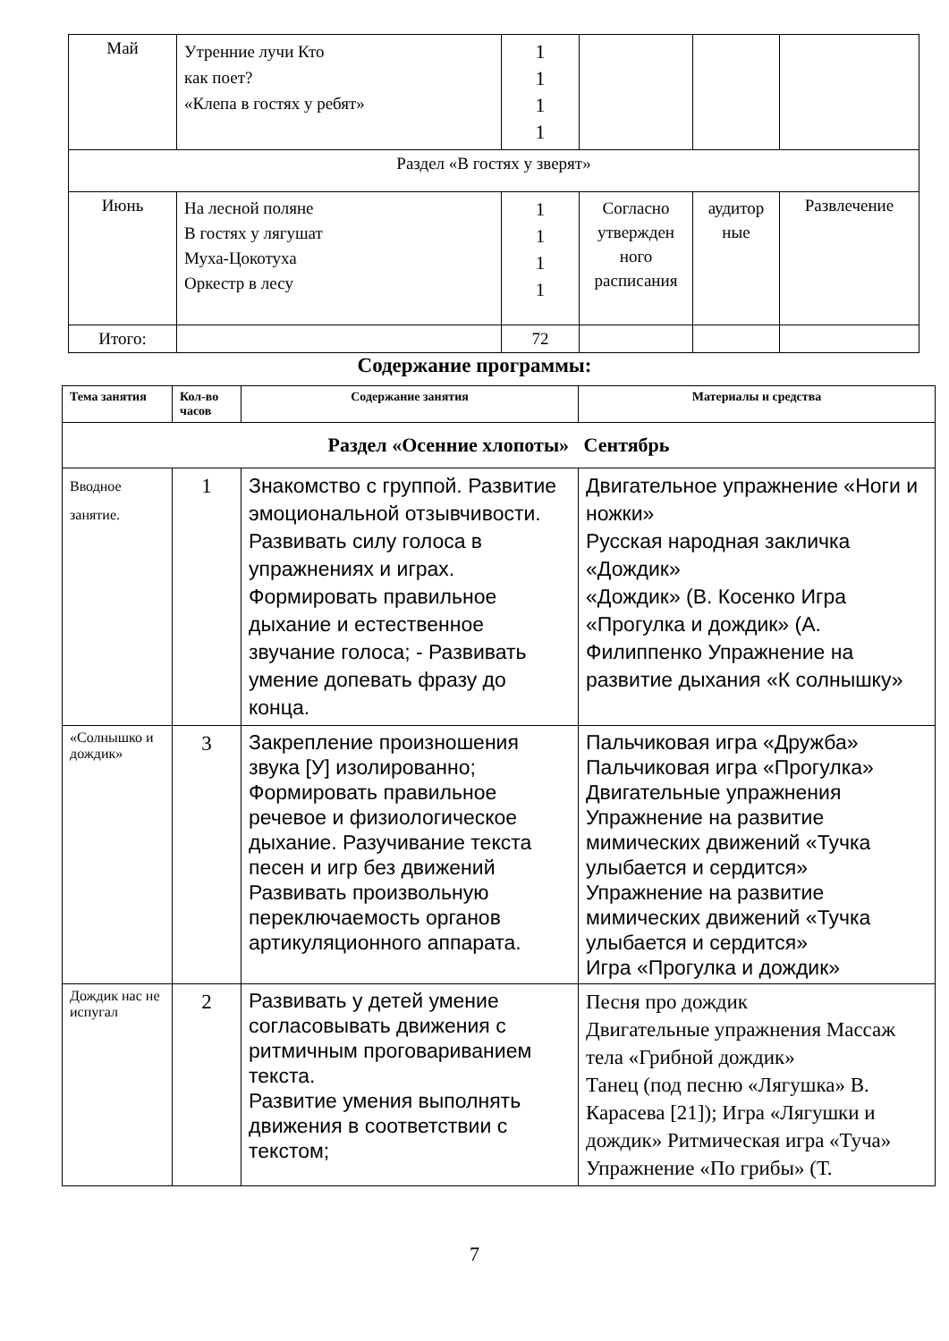| Май | Утренние лучи Кто как поет? «Клепа в гостях у ребят» | 1 1 1 1 | | | |
| Раздел «В гостях у зверят» | | | | | |
| Июнь | На лесной поляне В гостях у лягушат Муха-Цокотуха Оркестр в лесу | 1 1 1 1 | Согласно утвержден ного расписания | аудитор ные | Развлечение |
| Итого: | | 72 | | | |
Содержание программы:
| Тема занятия | Кол-во часов | Содержание занятия | Материалы и средства |
| --- | --- | --- | --- |
| Раздел «Осенние хлопоты» Сентябрь | | | |
| Вводное занятие. | 1 | Знакомство с группой. Развитие эмоциональной отзывчивости. Развивать силу голоса в упражнениях и играх. Формировать правильное дыхание и естественное звучание голоса; - Развивать умение допевать фразу до конца. | Двигательное упражнение «Ноги и ножки» Русская народная закличка «Дождик» «Дождик» (В. Косенко Игра «Прогулка и дождик» (А. Филиппенко Упражнение на развитие дыхания «К солнышку» |
| «Солнышко и дождик» | 3 | Закрепление произношения звука [У] изолированно; Формировать правильное речевое и физиологическое дыхание. Разучивание текста песен и игр без движений Развивать произвольную переключаемость органов артикуляционного аппарата. | Пальчиковая игра «Дружба» Пальчиковая игра «Прогулка» Двигательные упражнения Упражнение на развитие мимических движений «Тучка улыбается и сердится» Упражнение на развитие мимических движений «Тучка улыбается и сердится» Игра «Прогулка и дождик» |
| Дождик нас не испугал | 2 | Развивать у детей умение согласовывать движения с ритмичным проговариванием текста. Развитие умения выполнять движения в соответствии с текстом; | Песня про дождик Двигательные упражнения Массаж тела «Грибной дождик» Танец (под песню «Лягушка» В. Карасева [21]); Игра «Лягушки и дождик» Ритмическая игра «Туча» Упражнение «По грибы» (Т. |
7